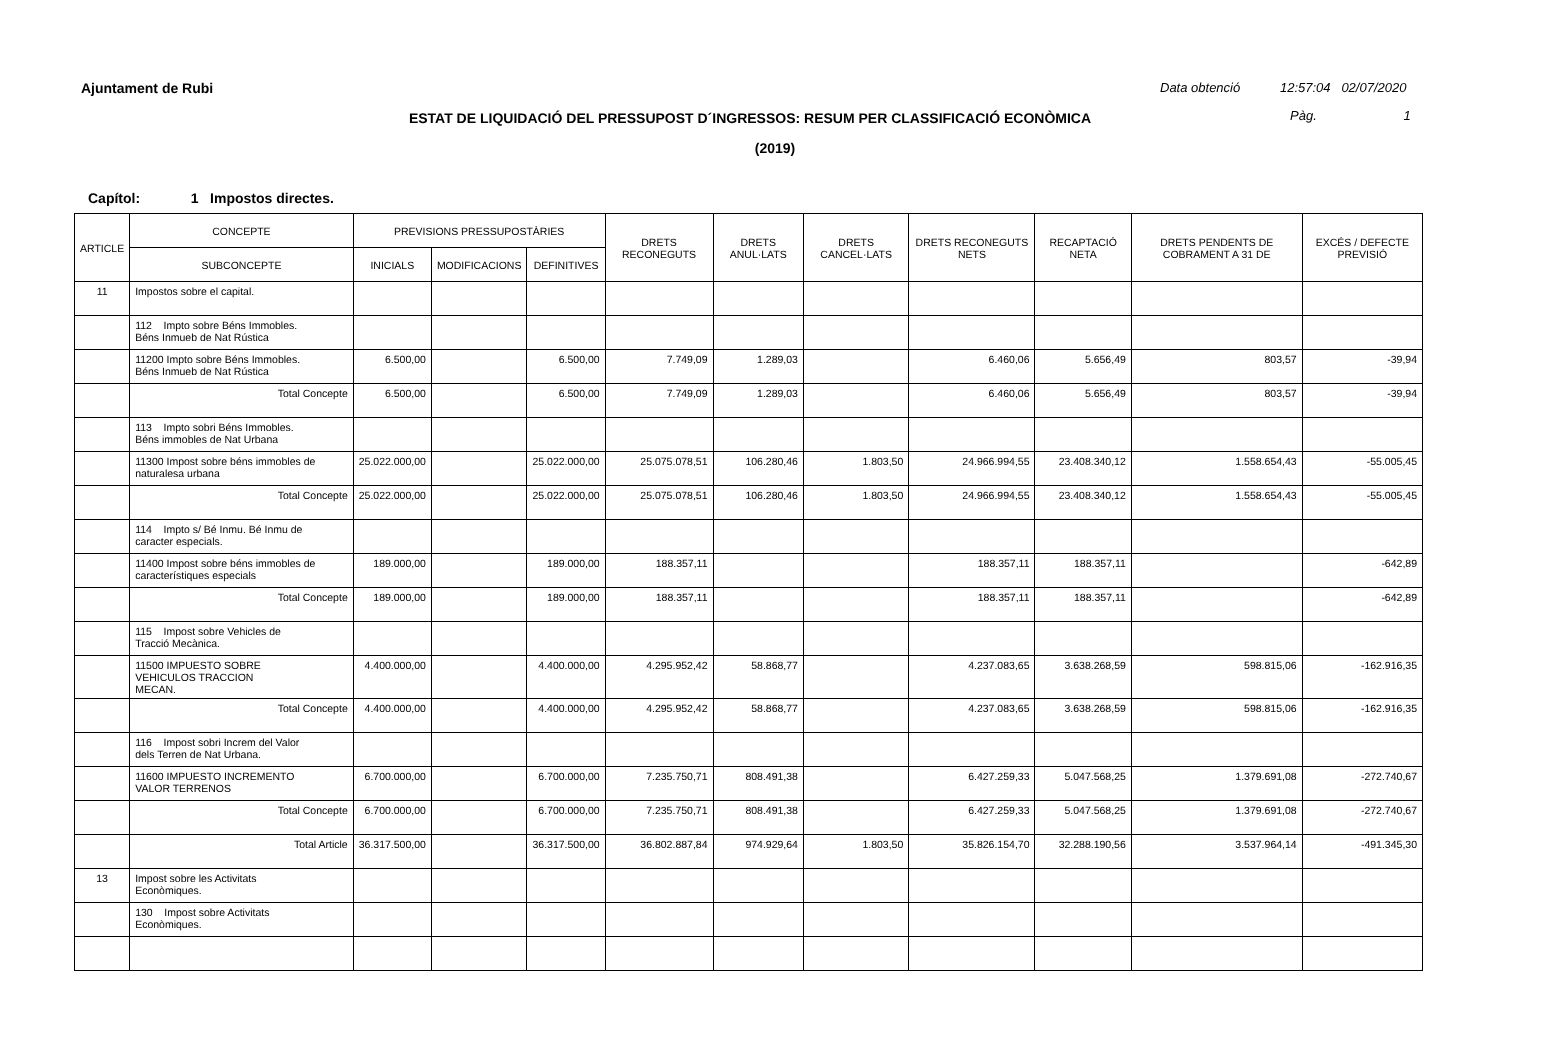Ajuntament de Rubi
Data obtenció 12:57:04 02/07/2020
ESTAT DE LIQUIDACIÓ DEL PRESSUPOST D´INGRESSOS: RESUM PER CLASSIFICACIÓ ECONÒMICA Pàg. 1
(2019)
Capítol: 1 Impostos directes.
| ARTICLE | CONCEPTE | PREVISIONS PRESSUPOSTÀRIES | | | DRETS RECONEGUTS | DRETS ANUL·LATS | DRETS CANCEL·LATS | DRETS RECONEGUTS NETS | RECAPTACIÓ NETA | DRETS PENDENTS DE COBRAMENT A 31 DE | EXCÉS / DEFECTE PREVISIÓ |
| --- | --- | --- | --- | --- | --- | --- | --- | --- | --- | --- | --- |
| | SUBCONCEPTE | INICIALS | MODIFICACIONS | DEFINITIVES | | | | | | | |
| 11 | Impostos sobre el capital. | | | | | | | | | | |
| | 112 Impto sobre Béns Immobles. Béns Inmueb de Nat Rústica | | | | | | | | | | |
| | 11200 Impto sobre Béns Immobles. Béns Inmueb de Nat Rústica | 6.500,00 | | 6.500,00 | 7.749,09 | 1.289,03 | | 6.460,06 | 5.656,49 | 803,57 | -39,94 |
| | Total Concepte | 6.500,00 | | 6.500,00 | 7.749,09 | 1.289,03 | | 6.460,06 | 5.656,49 | 803,57 | -39,94 |
| | 113 Impto sobri Béns Immobles. Béns immobles de Nat Urbana | | | | | | | | | | |
| | 11300 Impost sobre béns immobles de naturalesa urbana | 25.022.000,00 | | 25.022.000,00 | 25.075.078,51 | 106.280,46 | 1.803,50 | 24.966.994,55 | 23.408.340,12 | 1.558.654,43 | -55.005,45 |
| | Total Concepte | 25.022.000,00 | | 25.022.000,00 | 25.075.078,51 | 106.280,46 | 1.803,50 | 24.966.994,55 | 23.408.340,12 | 1.558.654,43 | -55.005,45 |
| | 114 Impto s/ Bé Inmu. Bé Inmu de caracter especials. | | | | | | | | | | |
| | 11400 Impost sobre béns immobles de característiques especials | 189.000,00 | | 189.000,00 | 188.357,11 | | | 188.357,11 | 188.357,11 | | -642,89 |
| | Total Concepte | 189.000,00 | | 189.000,00 | 188.357,11 | | | 188.357,11 | 188.357,11 | | -642,89 |
| | 115 Impost sobre Vehicles de Tracció Mecànica. | | | | | | | | | | |
| | 11500 IMPUESTO SOBRE VEHICULOS TRACCION MECAN. | 4.400.000,00 | | 4.400.000,00 | 4.295.952,42 | 58.868,77 | | 4.237.083,65 | 3.638.268,59 | 598.815,06 | -162.916,35 |
| | Total Concepte | 4.400.000,00 | | 4.400.000,00 | 4.295.952,42 | 58.868,77 | | 4.237.083,65 | 3.638.268,59 | 598.815,06 | -162.916,35 |
| | 116 Impost sobri Increm del Valor dels Terren de Nat Urbana. | | | | | | | | | | |
| | 11600 IMPUESTO INCREMENTO VALOR TERRENOS | 6.700.000,00 | | 6.700.000,00 | 7.235.750,71 | 808.491,38 | | 6.427.259,33 | 5.047.568,25 | 1.379.691,08 | -272.740,67 |
| | Total Concepte | 6.700.000,00 | | 6.700.000,00 | 7.235.750,71 | 808.491,38 | | 6.427.259,33 | 5.047.568,25 | 1.379.691,08 | -272.740,67 |
| | Total Article | 36.317.500,00 | | 36.317.500,00 | 36.802.887,84 | 974.929,64 | 1.803,50 | 35.826.154,70 | 32.288.190,56 | 3.537.964,14 | -491.345,30 |
| 13 | Impost sobre les Activitats Econòmiques. | | | | | | | | | | |
| | 130 Impost sobre Activitats Econòmiques. | | | | | | | | | | |